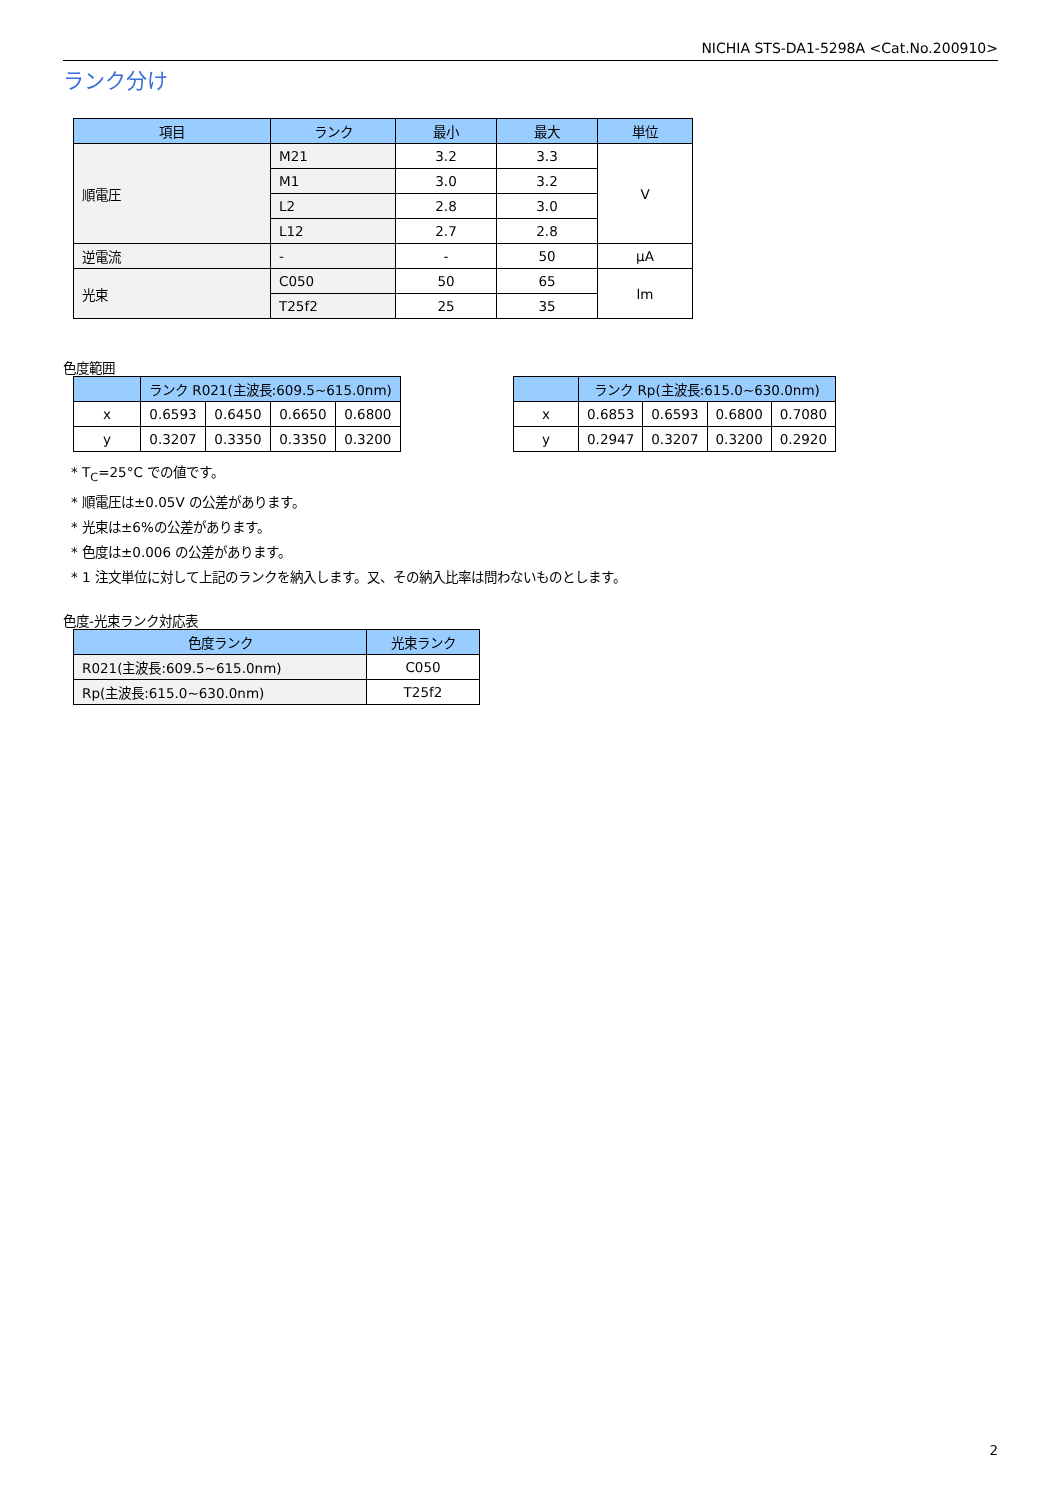NICHIA STS-DA1-5298A <Cat.No.200910>
ランク分け
| 項目 | ランク | 最小 | 最大 | 単位 |
| --- | --- | --- | --- | --- |
| 順電圧 | M21 | 3.2 | 3.3 | V |
| | M1 | 3.0 | 3.2 | |
| | L2 | 2.8 | 3.0 | |
| | L12 | 2.7 | 2.8 | |
| 逆電流 | - | - | 50 | μA |
| 光束 | C050 | 50 | 65 | lm |
| | T25f2 | 25 | 35 | |
色度範囲
| | ランク R021(主波長:609.5~615.0nm) | | | |
| --- | --- | --- | --- | --- |
| x | 0.6593 | 0.6450 | 0.6650 | 0.6800 |
| y | 0.3207 | 0.3350 | 0.3350 | 0.3200 |
| | ランク Rp(主波長:615.0~630.0nm) | | | |
| --- | --- | --- | --- | --- |
| x | 0.6853 | 0.6593 | 0.6800 | 0.7080 |
| y | 0.2947 | 0.3207 | 0.3200 | 0.2920 |
* T<sub>C</sub>=25°C での値です。
* 順電圧は±0.05V の公差があります。
* 光束は±6%の公差があります。
* 色度は±0.006 の公差があります。
* 1 注文単位に対して上記のランクを納入します。又、その納入比率は問わないものとします。
色度-光束ランク対応表
| 色度ランク | 光束ランク |
| --- | --- |
| R021(主波長:609.5~615.0nm) | C050 |
| Rp(主波長:615.0~630.0nm) | T25f2 |
2